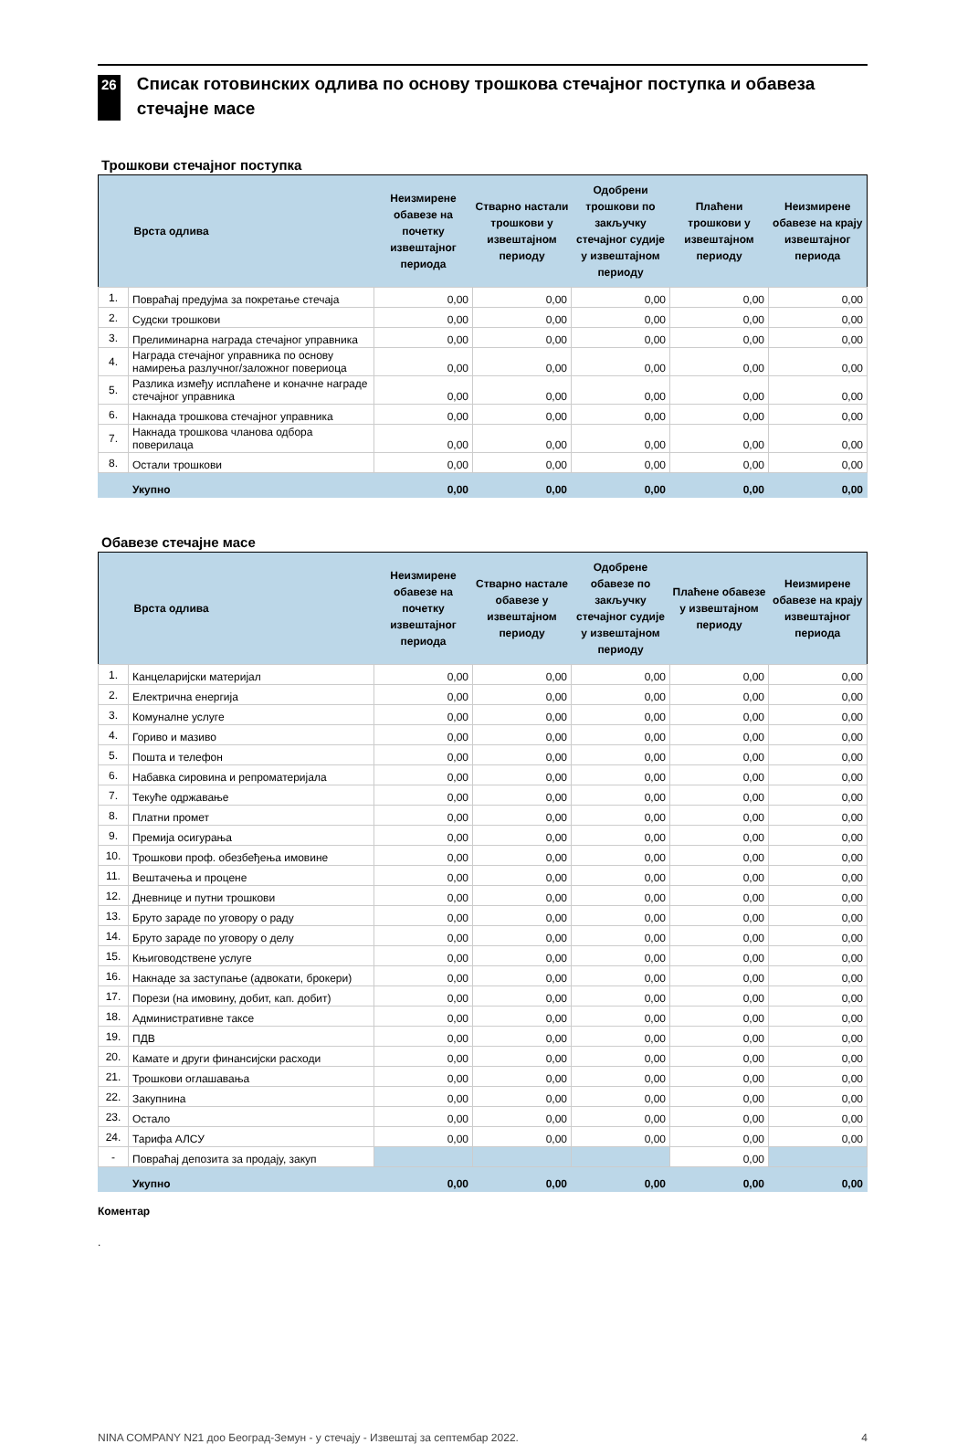26
Списак готовинских одлива по основу трошкова стечајног поступка и обавеза стечајне масе
Трошкови стечајног поступка
| | Врста одлива | Неизмирене обавезе на почетку извештајног периода | Стварно настали трошкови у извештајном периоду | Одобрени трошкови по закључку стечајног судије у извештајном периоду | Плаћени трошкови у извештајном периоду | Неизмирене обавезе на крају извештајног периода |
| --- | --- | --- | --- | --- | --- | --- |
| 1. | Повраћај предујма за покретање стечаја | 0,00 | 0,00 | 0,00 | 0,00 | 0,00 |
| 2. | Судски трошкови | 0,00 | 0,00 | 0,00 | 0,00 | 0,00 |
| 3. | Прелиминарна награда стечајног управника | 0,00 | 0,00 | 0,00 | 0,00 | 0,00 |
| 4. | Награда стечајног управника по основу намирења разлучног/заложног повериоца | 0,00 | 0,00 | 0,00 | 0,00 | 0,00 |
| 5. | Разлика између исплаћене и коначне награде стечајног управника | 0,00 | 0,00 | 0,00 | 0,00 | 0,00 |
| 6. | Накнада трошкова стечајног управника | 0,00 | 0,00 | 0,00 | 0,00 | 0,00 |
| 7. | Накнада трошкова чланова одбора поверилаца | 0,00 | 0,00 | 0,00 | 0,00 | 0,00 |
| 8. | Остали трошкови | 0,00 | 0,00 | 0,00 | 0,00 | 0,00 |
| | Укупно | 0,00 | 0,00 | 0,00 | 0,00 | 0,00 |
Обавезе стечајне масе
| | Врста одлива | Неизмирене обавезе на почетку извештајног периода | Стварно настале обавезе у извештајном периоду | Одобрене обавезе по закључку стечајног судије у извештајном периоду | Плаћене обавезе у извештајном периоду | Неизмирене обавезе на крају извештајног периода |
| --- | --- | --- | --- | --- | --- | --- |
| 1. | Канцеларијски материјал | 0,00 | 0,00 | 0,00 | 0,00 | 0,00 |
| 2. | Електрична енергија | 0,00 | 0,00 | 0,00 | 0,00 | 0,00 |
| 3. | Комуналне услуге | 0,00 | 0,00 | 0,00 | 0,00 | 0,00 |
| 4. | Гориво и мазиво | 0,00 | 0,00 | 0,00 | 0,00 | 0,00 |
| 5. | Пошта и телефон | 0,00 | 0,00 | 0,00 | 0,00 | 0,00 |
| 6. | Набавка сировина и репроматеријала | 0,00 | 0,00 | 0,00 | 0,00 | 0,00 |
| 7. | Текуће одржавање | 0,00 | 0,00 | 0,00 | 0,00 | 0,00 |
| 8. | Платни промет | 0,00 | 0,00 | 0,00 | 0,00 | 0,00 |
| 9. | Премија осигурања | 0,00 | 0,00 | 0,00 | 0,00 | 0,00 |
| 10. | Трошкови проф. обезбеђења имовине | 0,00 | 0,00 | 0,00 | 0,00 | 0,00 |
| 11. | Вештачења и процене | 0,00 | 0,00 | 0,00 | 0,00 | 0,00 |
| 12. | Дневнице и путни трошкови | 0,00 | 0,00 | 0,00 | 0,00 | 0,00 |
| 13. | Бруто зараде по уговору о раду | 0,00 | 0,00 | 0,00 | 0,00 | 0,00 |
| 14. | Бруто зараде по уговору о делу | 0,00 | 0,00 | 0,00 | 0,00 | 0,00 |
| 15. | Књиговодствене услуге | 0,00 | 0,00 | 0,00 | 0,00 | 0,00 |
| 16. | Накнаде за заступање (адвокати, брокери) | 0,00 | 0,00 | 0,00 | 0,00 | 0,00 |
| 17. | Порези (на имовину, добит, кап. добит) | 0,00 | 0,00 | 0,00 | 0,00 | 0,00 |
| 18. | Административне таксе | 0,00 | 0,00 | 0,00 | 0,00 | 0,00 |
| 19. | ПДВ | 0,00 | 0,00 | 0,00 | 0,00 | 0,00 |
| 20. | Камате и други финансијски расходи | 0,00 | 0,00 | 0,00 | 0,00 | 0,00 |
| 21. | Трошкови оглашавања | 0,00 | 0,00 | 0,00 | 0,00 | 0,00 |
| 22. | Закупнина | 0,00 | 0,00 | 0,00 | 0,00 | 0,00 |
| 23. | Остало | 0,00 | 0,00 | 0,00 | 0,00 | 0,00 |
| 24. | Тарифа АЛСУ | 0,00 | 0,00 | 0,00 | 0,00 | 0,00 |
| - | Повраћај депозита за продају, закуп | | | | 0,00 | |
| | Укупно | 0,00 | 0,00 | 0,00 | 0,00 | 0,00 |
Коментар
.
NINA COMPANY N21 доо Београд-Земун - у стечају - Извештај за септембар 2022. 4